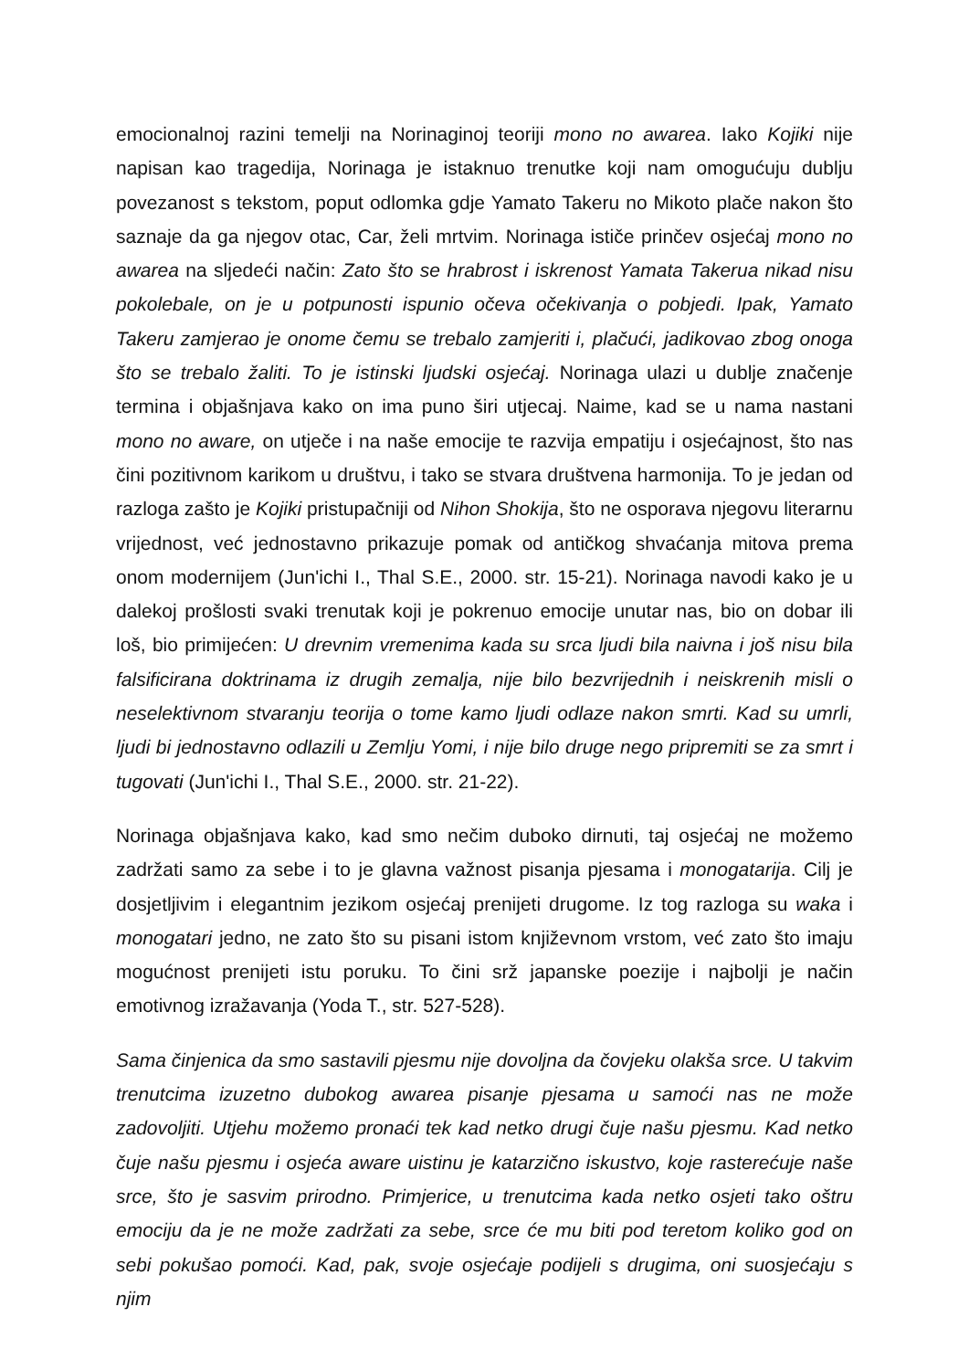emocionalnoj razini temelji na Norinaginoj teoriji mono no awarea. Iako Kojiki nije napisan kao tragedija, Norinaga je istaknuo trenutke koji nam omogućuju dublju povezanost s tekstom, poput odlomka gdje Yamato Takeru no Mikoto plače nakon što saznaje da ga njegov otac, Car, želi mrtvim. Norinaga ističe prinčev osjećaj mono no awarea na sljedeći način: Zato što se hrabrost i iskrenost Yamata Takerua nikad nisu pokolebale, on je u potpunosti ispunio očeva očekivanja o pobjedi. Ipak, Yamato Takeru zamjerao je onome čemu se trebalo zamjeriti i, plačući, jadikovao zbog onoga što se trebalo žaliti. To je istinski ljudski osjećaj. Norinaga ulazi u dublje značenje termina i objašnjava kako on ima puno širi utjecaj. Naime, kad se u nama nastani mono no aware, on utječe i na naše emocije te razvija empatiju i osjećajnost, što nas čini pozitivnom karikom u društvu, i tako se stvara društvena harmonija. To je jedan od razloga zašto je Kojiki pristupačniji od Nihon Shokija, što ne osporava njegovu literarnu vrijednost, već jednostavno prikazuje pomak od antičkog shvaćanja mitova prema onom modernijem (Jun'ichi I., Thal S.E., 2000. str. 15-21). Norinaga navodi kako je u dalekoj prošlosti svaki trenutak koji je pokrenuo emocije unutar nas, bio on dobar ili loš, bio primijećen: U drevnim vremenima kada su srca ljudi bila naivna i još nisu bila falsificirana doktrinama iz drugih zemalja, nije bilo bezvrijednih i neiskrenih misli o neselektivnom stvaranju teorija o tome kamo ljudi odlaze nakon smrti. Kad su umrli, ljudi bi jednostavno odlazili u Zemlju Yomi, i nije bilo druge nego pripremiti se za smrt i tugovati (Jun'ichi I., Thal S.E., 2000. str. 21-22).
Norinaga objašnjava kako, kad smo nečim duboko dirnuti, taj osjećaj ne možemo zadržati samo za sebe i to je glavna važnost pisanja pjesama i monogatarija. Cilj je dosjetljivim i elegantnim jezikom osjećaj prenijeti drugome. Iz tog razloga su waka i monogatari jedno, ne zato što su pisani istom književnom vrstom, već zato što imaju mogućnost prenijeti istu poruku. To čini srž japanske poezije i najbolji je način emotivnog izražavanja (Yoda T., str. 527-528).
Sama činjenica da smo sastavili pjesmu nije dovoljna da čovjeku olakša srce. U takvim trenutcima izuzetno dubokog awarea pisanje pjesama u samoći nas ne može zadovoljiti. Utjehu možemo pronaći tek kad netko drugi čuje našu pjesmu. Kad netko čuje našu pjesmu i osjeća aware uistinu je katarzično iskustvo, koje rasterećuje naše srce, što je sasvim prirodno. Primjerice, u trenutcima kada netko osjeti tako oštru emociju da je ne može zadržati za sebe, srce će mu biti pod teretom koliko god on sebi pokušao pomoći. Kad, pak, svoje osjećaje podijeli s drugima, oni suosjećaju s njim